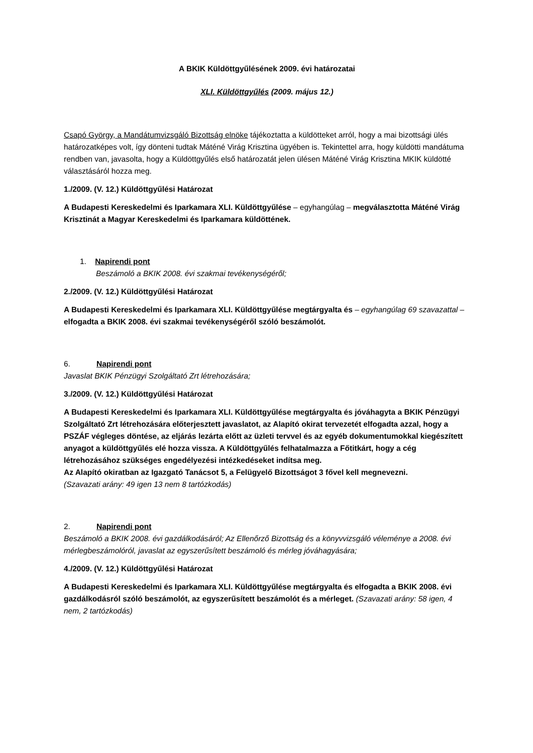A BKIK Küldöttgyűlésének 2009. évi határozatai
XLI. Küldöttgyűlés (2009. május 12.)
Csapó György, a Mandátumvizsgáló Bizottság elnöke tájékoztatta a küldötteket arról, hogy a mai bizottsági ülés határozatképes volt, így dönteni tudtak Máténé Virág Krisztina ügyében is. Tekintettel arra, hogy küldötti mandátuma rendben van, javasolta, hogy a Küldöttgyűlés első határozatát jelen ülésen Máténé Virág Krisztina MKIK küldötté választásáról hozza meg.
1./2009. (V. 12.) Küldöttgyűlési Határozat
A Budapesti Kereskedelmi és Iparkamara XLI. Küldöttgyűlése – egyhangúlag – megválasztotta Máténé Virág Krisztinát a Magyar Kereskedelmi és Iparkamara küldöttének.
1. Napirendi pont
Beszámoló a BKIK 2008. évi szakmai tevékenységéről;
2./2009. (V. 12.) Küldöttgyűlési Határozat
A Budapesti Kereskedelmi és Iparkamara XLI. Küldöttgyűlése megtárgyalta és – egyhangúlag 69 szavazattal – elfogadta a BKIK 2008. évi szakmai tevékenységéről szóló beszámolót.
6. Napirendi pont
Javaslat BKIK Pénzügyi Szolgáltató Zrt létrehozására;
3./2009. (V. 12.) Küldöttgyűlési Határozat
A Budapesti Kereskedelmi és Iparkamara XLI. Küldöttgyűlése megtárgyalta és jóváhagyta a BKIK Pénzügyi Szolgáltató Zrt létrehozására előterjesztett javaslatot, az Alapító okirat tervezetét elfogadta azzal, hogy a PSZÁF végleges döntése, az eljárás lezárta előtt az üzleti tervvel és az egyéb dokumentumokkal kiegészített anyagot a küldöttgyűlés elé hozza vissza. A Küldöttgyűlés felhatalmazza a Főtitkárt, hogy a cég létrehozásához szükséges engedélyezési intézkedéseket indítsa meg.
Az Alapító okiratban az Igazgató Tanácsot 5, a Felügyelő Bizottságot 3 fővel kell megnevezni.
(Szavazati arány: 49 igen 13 nem 8 tartózkodás)
2. Napirendi pont
Beszámoló a BKIK 2008. évi gazdálkodásáról; Az Ellenőrző Bizottság és a könyvvizsgáló véleménye a 2008. évi mérlegbeszámolóról, javaslat az egyszerűsített beszámoló és mérleg jóváhagyására;
4./2009. (V. 12.) Küldöttgyűlési Határozat
A Budapesti Kereskedelmi és Iparkamara XLI. Küldöttgyűlése megtárgyalta és elfogadta a BKIK 2008. évi gazdálkodásról szóló beszámolót, az egyszerűsített beszámolót és a mérleget. (Szavazati arány: 58 igen, 4 nem, 2 tartózkodás)